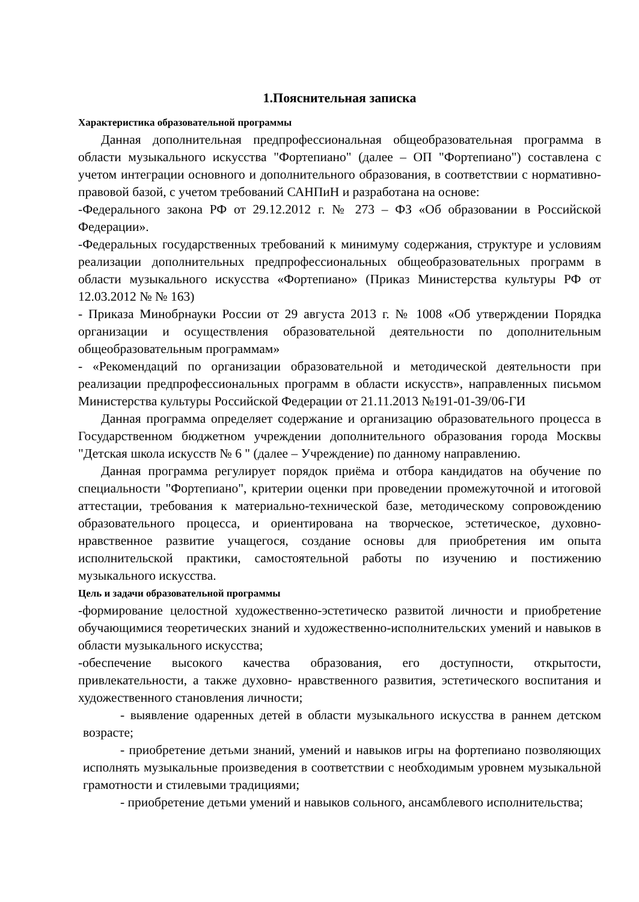1.Пояснительная записка
Характеристика образовательной программы
Данная дополнительная предпрофессиональная общеобразовательная программа в области музыкального искусства "Фортепиано" (далее – ОП "Фортепиано") составлена с учетом интеграции основного и дополнительного образования, в соответствии с нормативно-правовой базой, с учетом требований САНПиН и разработана на основе:
-Федерального закона РФ от 29.12.2012 г. № 273 – ФЗ «Об образовании в Российской Федерации».
-Федеральных государственных требований к минимуму содержания, структуре и условиям реализации дополнительных предпрофессиональных общеобразовательных программ в области музыкального искусства «Фортепиано» (Приказ Министерства культуры РФ от 12.03.2012 № № 163)
- Приказа Минобрнауки России от 29 августа 2013 г. № 1008 «Об утверждении Порядка организации и осуществления образовательной деятельности по дополнительным общеобразовательным программам»
- «Рекомендаций по организации образовательной и методической деятельности при реализации предпрофессиональных программ в области искусств», направленных письмом Министерства культуры Российской Федерации от 21.11.2013 №191-01-39/06-ГИ
Данная программа определяет содержание и организацию образовательного процесса в Государственном бюджетном учреждении дополнительного образования города Москвы "Детская школа искусств № 6 " (далее – Учреждение) по данному направлению.
Данная программа регулирует порядок приёма и отбора кандидатов на обучение по специальности "Фортепиано", критерии оценки при проведении промежуточной и итоговой аттестации, требования к материально-технической базе, методическому сопровождению образовательного процесса, и ориентирована на творческое, эстетическое, духовно-нравственное развитие учащегося, создание основы для приобретения им опыта исполнительской практики, самостоятельной работы по изучению и постижению музыкального искусства.
Цель и задачи образовательной программы
-формирование целостной художественно-эстетическо развитой личности и приобретение обучающимися теоретических знаний и художественно-исполнительских умений и навыков в области музыкального искусства;
-обеспечение высокого качества образования, его доступности, открытости, привлекательности, а также духовно- нравственного развития, эстетического воспитания и художественного становления личности;
- выявление одаренных детей в области музыкального искусства в раннем детском возрасте;
- приобретение детьми знаний, умений и навыков игры на фортепиано позволяющих исполнять музыкальные произведения в соответствии с необходимым уровнем музыкальной грамотности и стилевыми традициями;
- приобретение детьми умений и навыков сольного, ансамблевого исполнительства;